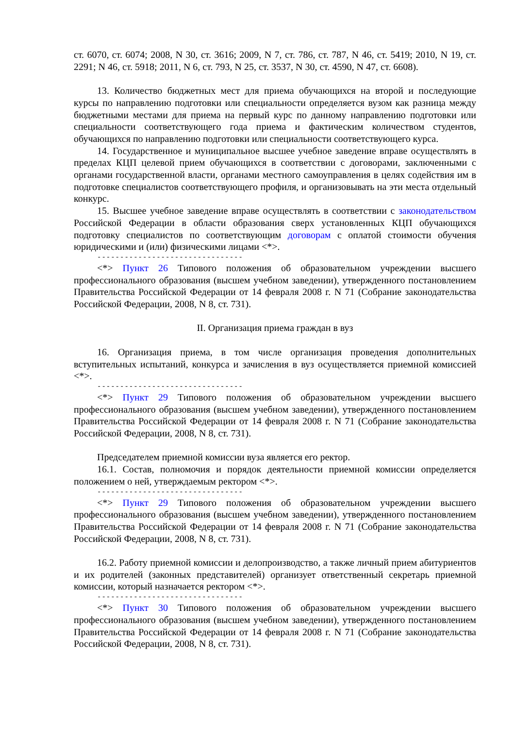ст. 6070, ст. 6074; 2008, N 30, ст. 3616; 2009, N 7, ст. 786, ст. 787, N 46, ст. 5419; 2010, N 19, ст. 2291; N 46, ст. 5918; 2011, N 6, ст. 793, N 25, ст. 3537, N 30, ст. 4590, N 47, ст. 6608).
13. Количество бюджетных мест для приема обучающихся на второй и последующие курсы по направлению подготовки или специальности определяется вузом как разница между бюджетными местами для приема на первый курс по данному направлению подготовки или специальности соответствующего года приема и фактическим количеством студентов, обучающихся по направлению подготовки или специальности соответствующего курса.
14. Государственное и муниципальное высшее учебное заведение вправе осуществлять в пределах КЦП целевой прием обучающихся в соответствии с договорами, заключенными с органами государственной власти, органами местного самоуправления в целях содействия им в подготовке специалистов соответствующего профиля, и организовывать на эти места отдельный конкурс.
15. Высшее учебное заведение вправе осуществлять в соответствии с законодательством Российской Федерации в области образования сверх установленных КЦП обучающихся подготовку специалистов по соответствующим договорам с оплатой стоимости обучения юридическими и (или) физическими лицами <*>.
--------------------------------
<*> Пункт 26 Типового положения об образовательном учреждении высшего профессионального образования (высшем учебном заведении), утвержденного постановлением Правительства Российской Федерации от 14 февраля 2008 г. N 71 (Собрание законодательства Российской Федерации, 2008, N 8, ст. 731).
II. Организация приема граждан в вуз
16. Организация приема, в том числе организация проведения дополнительных вступительных испытаний, конкурса и зачисления в вуз осуществляется приемной комиссией <*>.
--------------------------------
<*> Пункт 29 Типового положения об образовательном учреждении высшего профессионального образования (высшем учебном заведении), утвержденного постановлением Правительства Российской Федерации от 14 февраля 2008 г. N 71 (Собрание законодательства Российской Федерации, 2008, N 8, ст. 731).
Председателем приемной комиссии вуза является его ректор.
16.1. Состав, полномочия и порядок деятельности приемной комиссии определяется положением о ней, утверждаемым ректором <*>.
--------------------------------
<*> Пункт 29 Типового положения об образовательном учреждении высшего профессионального образования (высшем учебном заведении), утвержденного постановлением Правительства Российской Федерации от 14 февраля 2008 г. N 71 (Собрание законодательства Российской Федерации, 2008, N 8, ст. 731).
16.2. Работу приемной комиссии и делопроизводство, а также личный прием абитуриентов и их родителей (законных представителей) организует ответственный секретарь приемной комиссии, который назначается ректором <*>.
--------------------------------
<*> Пункт 30 Типового положения об образовательном учреждении высшего профессионального образования (высшем учебном заведении), утвержденного постановлением Правительства Российской Федерации от 14 февраля 2008 г. N 71 (Собрание законодательства Российской Федерации, 2008, N 8, ст. 731).